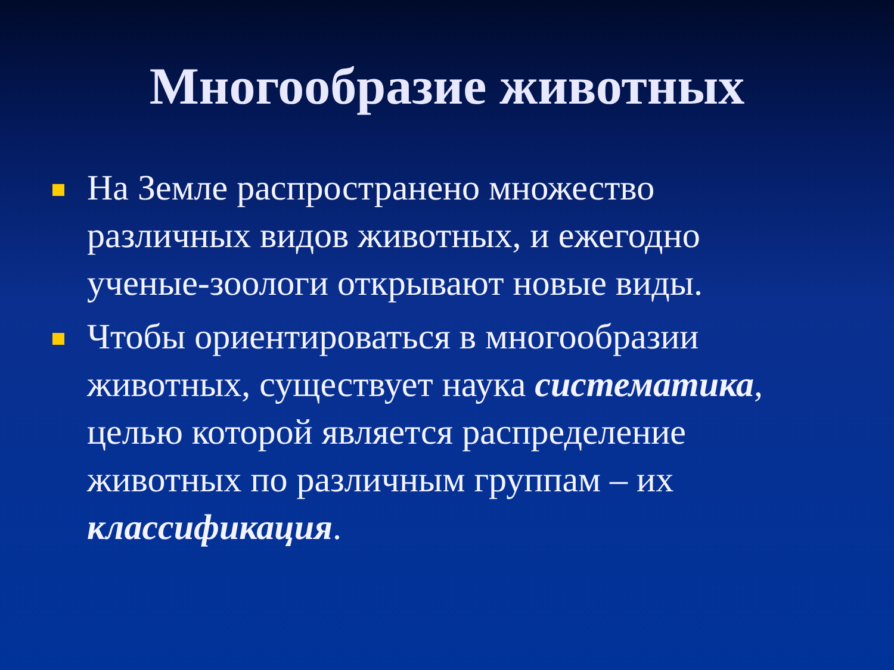Многообразие животных
На Земле распространено множество различных видов животных, и ежегодно ученые-зоологи открывают новые виды.
Чтобы ориентироваться в многообразии животных, существует наука систематика, целью которой является распределение животных по различным группам – их классификация.